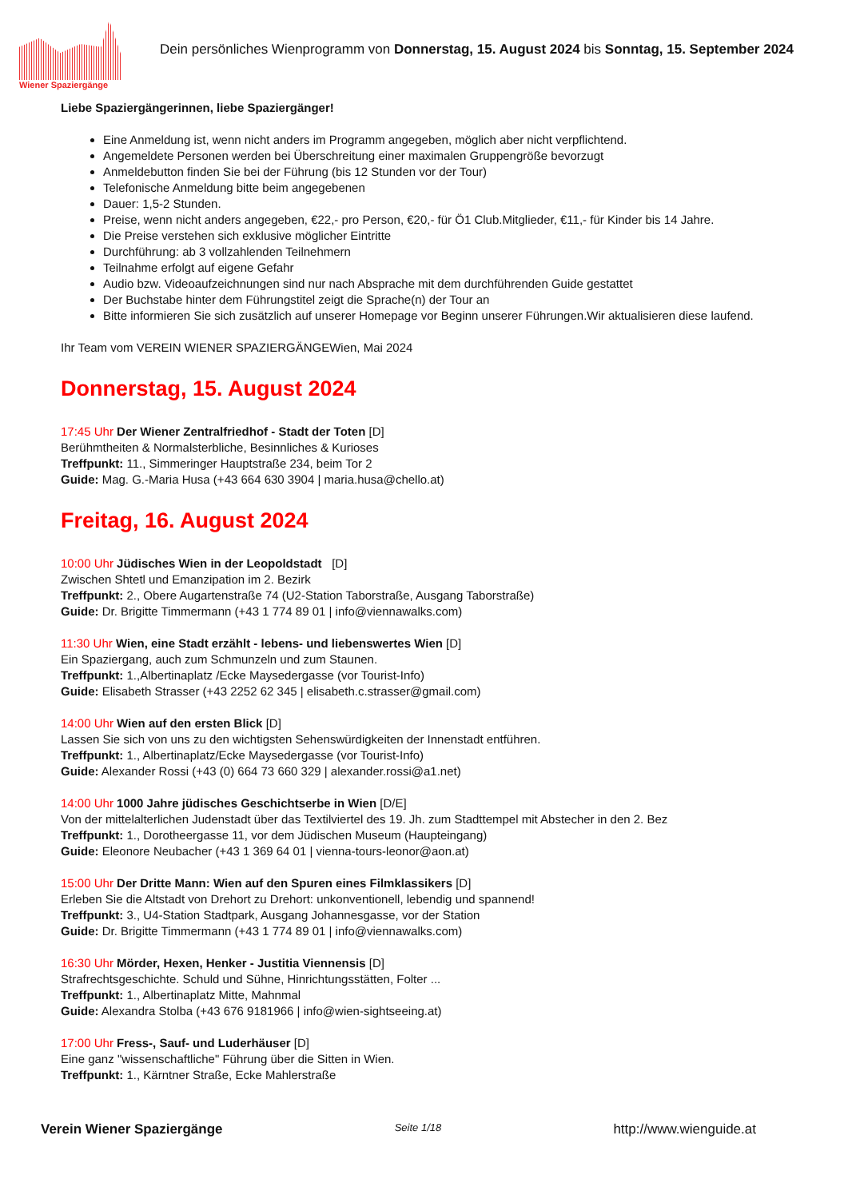Wiener Spaziergänge
Dein persönliches Wienprogramm von Donnerstag, 15. August 2024 bis Sonntag, 15. September 2024
Liebe Spaziergängerinnen, liebe Spaziergänger!
Eine Anmeldung ist, wenn nicht anders im Programm angegeben, möglich aber nicht verpflichtend.
Angemeldete Personen werden bei Überschreitung einer maximalen Gruppengröße bevorzugt
Anmeldebutton finden Sie bei der Führung (bis 12 Stunden vor der Tour)
Telefonische Anmeldung bitte beim angegebenen
Dauer: 1,5-2 Stunden.
Preise, wenn nicht anders angegeben, €22,- pro Person, €20,- für Ö1 Club.Mitglieder, €11,- für Kinder bis 14 Jahre.
Die Preise verstehen sich exklusive möglicher Eintritte
Durchführung: ab 3 vollzahlenden Teilnehmern
Teilnahme erfolgt auf eigene Gefahr
Audio bzw. Videoaufzeichnungen sind nur nach Absprache mit dem durchführenden Guide gestattet
Der Buchstabe hinter dem Führungstitel zeigt die Sprache(n) der Tour an
Bitte informieren Sie sich zusätzlich auf unserer Homepage vor Beginn unserer Führungen.Wir aktualisieren diese laufend.
Ihr Team vom VEREIN WIENER SPAZIERGÄNGEWien, Mai 2024
Donnerstag, 15. August 2024
17:45 Uhr Der Wiener Zentralfriedhof - Stadt der Toten [D]
Berühmtheiten & Normalsterbliche, Besinnliches & Kurioses
Treffpunkt: 11., Simmeringer Hauptstraße 234, beim Tor 2
Guide: Mag. G.-Maria Husa (+43 664 630 3904 | maria.husa@chello.at)
Freitag, 16. August 2024
10:00 Uhr Jüdisches Wien in der Leopoldstadt [D]
Zwischen Shtetl und Emanzipation im 2. Bezirk
Treffpunkt: 2., Obere Augartenstraße 74 (U2-Station Taborstraße, Ausgang Taborstraße)
Guide: Dr. Brigitte Timmermann (+43 1 774 89 01 | info@viennawalks.com)
11:30 Uhr Wien, eine Stadt erzählt - lebens- und liebenswertes Wien [D]
Ein Spaziergang, auch zum Schmunzeln und zum Staunen.
Treffpunkt: 1.,Albertinaplatz /Ecke Maysedergasse (vor Tourist-Info)
Guide: Elisabeth Strasser (+43 2252 62 345 | elisabeth.c.strasser@gmail.com)
14:00 Uhr Wien auf den ersten Blick [D]
Lassen Sie sich von uns zu den wichtigsten Sehenswürdigkeiten der Innenstadt entführen.
Treffpunkt: 1., Albertinaplatz/Ecke Maysedergasse (vor Tourist-Info)
Guide: Alexander Rossi (+43 (0) 664 73 660 329 | alexander.rossi@a1.net)
14:00 Uhr 1000 Jahre jüdisches Geschichtserbe in Wien [D/E]
Von der mittelalterlichen Judenstadt über das Textilviertel des 19. Jh. zum Stadttempel mit Abstecher in den 2. Bez
Treffpunkt: 1., Dorotheergasse 11, vor dem Jüdischen Museum (Haupteingang)
Guide: Eleonore Neubacher (+43 1 369 64 01 | vienna-tours-leonor@aon.at)
15:00 Uhr Der Dritte Mann: Wien auf den Spuren eines Filmklassikers [D]
Erleben Sie die Altstadt von Drehort zu Drehort: unkonventionell, lebendig und spannend!
Treffpunkt: 3., U4-Station Stadtpark, Ausgang Johannesgasse, vor der Station
Guide: Dr. Brigitte Timmermann (+43 1 774 89 01 | info@viennawalks.com)
16:30 Uhr Mörder, Hexen, Henker - Justitia Viennensis [D]
Strafrechtsgeschichte. Schuld und Sühne, Hinrichtungsstätten, Folter ...
Treffpunkt: 1., Albertinaplatz Mitte, Mahnmal
Guide: Alexandra Stolba (+43 676 9181966 | info@wien-sightseeing.at)
17:00 Uhr Fress-, Sauf- und Luderhäuser [D]
Eine ganz "wissenschaftliche" Führung über die Sitten in Wien.
Treffpunkt: 1., Kärntner Straße, Ecke Mahlerstraße
Verein Wiener Spaziergänge Seite 1/18 http://www.wienguide.at